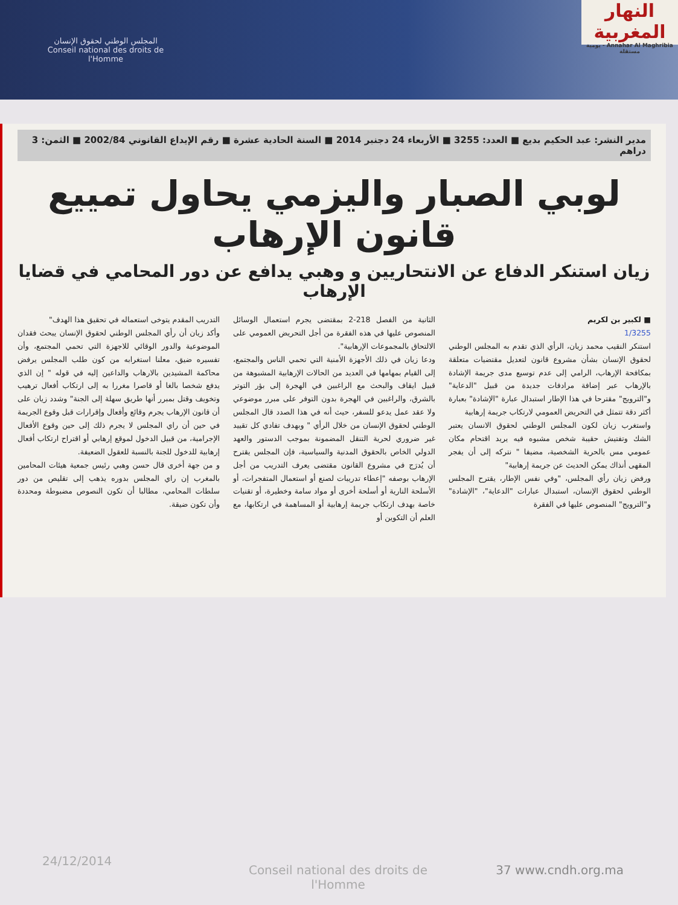المجلس الوطني لحقوق الإنسان
Conseil national des droits de l'Homme
النهار المغربية
Annahar Al Maghribia - يومية مستقلة
مدير النشر: عبد الحكيم بديع ■ العدد: 3255 ■ الأربعاء 24 دجنبر 2014 ■ السنة الحادية عشرة ■ رقم الإيداع القانوني 2002/84 ■ الثمن: 3 دراهم
لوبي الصبار واليزمي يحاول تمييع قانون الإرهاب
زيان استنكر الدفاع عن الانتحاريين و وهبي يدافع عن دور المحامي في قضايا الإرهاب
■ لكبير بن لكريم
1/3255
استنكر النقيب محمد زيان، الرأي الذي تقدم به المجلس الوطني لحقوق الإنسان بشأن مشروع قانون لتعديل مقتضيات متعلقة بمكافحة الإرهاب، الرامي إلى عدم توسيع مدى جريمة الإشادة بالإرهاب عبر إضافة مرادفات جديدة من قبيل "الدعاية" و"الترويج" مقترحا في هذا الإطار استبدال عبارة "الإشادة" بعبارة أكثر دقة تتمثل في التحريض العمومي لارتكاب جريمة إرهابية
واستغرب زيان لكون المجلس الوطني لحقوق الانسان يعتبر الشك وتفتيش حقيبة شخص مشبوه فيه يريد اقتحام مكان عمومي مس بالحرية الشخصية، مضيفا " نتركه إلى أن يفجر المقهى أنذاك يمكن الحديث عن جريمة إرهابية"
ورفض زيان رأي المجلس، "وفي نفس الإطار، يقترح المجلس الوطني لحقوق الإنسان، استبدال عبارات "الدعاية"، "الإشادة" و"الترويج" المنصوص عليها في الفقرة
الثانية من الفصل 218-2 بمقتضى يجرم استعمال الوسائل المنصوص عليها في هذه الفقرة من أجل التحريض العمومي على الالتحاق بالمجموعات الإرهابية".
ودعا زيان في ذلك الأجهزة الأمنية التي تحمي الناس والمجتمع، إلى القيام بمهامها في العديد من الحالات الإرهابية المشبوهة من قبيل ايقاف والبحث مع الراغبين في الهجرة إلى بؤر التوتر بالشرق، والراغبين في الهجرة بدون التوفر على مبرر موضوعي ولا عقد عمل يدعو للسفر، حيث أنه في هذا الصدد قال المجلس الوطني لحقوق الإنسان من خلال الرأي " وبهدف تفادي كل تقييد غير ضروري لحرية التنقل المضمونة بموجب الدستور والعهد الدولي الخاص بالحقوق المدنية والسياسية، فإن المجلس يقترح أن يُدرَج في مشروع القانون مقتضى يعرف التدريب من أجل الإرهاب بوصفه "إعطاء تدريبات لصنع أو استعمال المتفجرات، أو الأسلحة النارية أو أسلحة أخرى أو مواد سامة وخطيرة، أو تقنيات خاصة بهدف ارتكاب جريمة إرهابية أو المساهمة في ارتكابها، مع العلم أن التكوين أو
التدريب المقدم يتوخى استعماله في تحقيق هذا الهدف"
وأكد زيان أن رأي المجلس الوطني لحقوق الإنسان يبحث فقدان الموضوعية والدور الوقائي للاجهزة التي تحمي المجتمع، وأن تفسيره ضيق، معلنا استغرابه من كون طلب المجلس يرفض محاكمة المشيدين بالارهاب والداعين إليه في قوله " إن الذي يدفع شخصا بالغا أو قاصرا مغررا به إلى ارتكاب أفعال ترهيب وتخويف وقتل بمبرر أنها طريق سهلة إلى الجنة" وشدد زيان على أن قانون الإرهاب يجرم وقائع وأفعال وإقرارات قبل وقوع الجريمة في حين أن راي المجلس لا يجرم ذلك إلى حين وقوع الأفعال الإجرامية، من قبيل الدخول لموقع إرهابي أو اقتراح ارتكاب أفعال إرهابية للدخول للجنة بالنسبة للعقول الضعيفة.
و من جهة أخرى قال حسن وهبي رئيس جمعية هيئات المحامين بالمغرب إن راي المجلس بدوره يذهب إلى تقليص من دور سلطات المحامي، مطالبا أن تكون النصوص مضبوطة ومحددة وأن تكون ضيقة.
24/12/2014
Conseil national des droits de l'Homme 37 www.cndh.org.ma